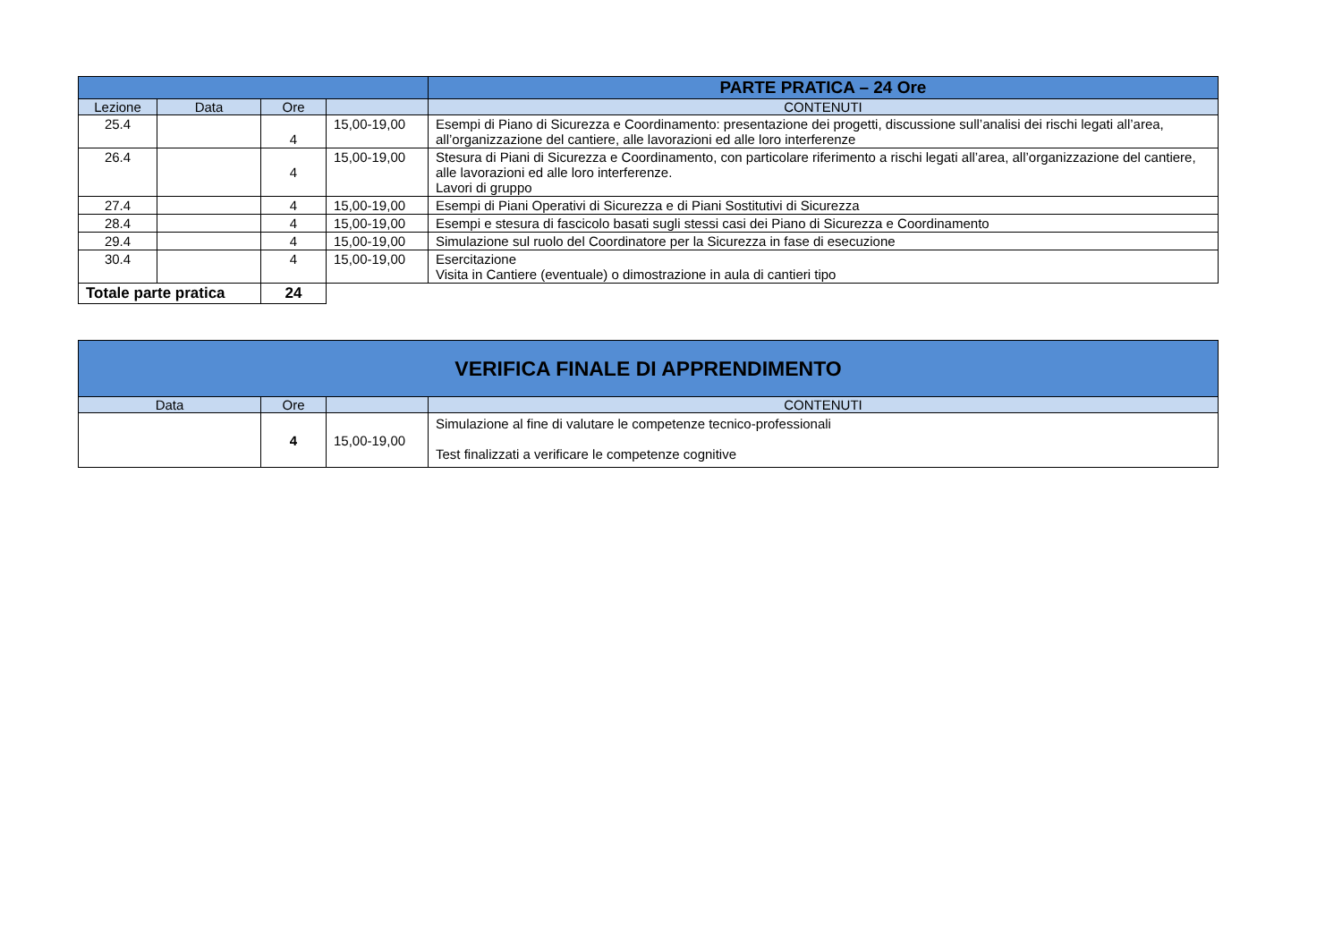| | | | | PARTE PRATICA – 24 Ore |
| Lezione | Data | Ore | | CONTENUTI |
| 25.4 | | 4 | 15,00-19,00 | Esempi di Piano di Sicurezza e Coordinamento: presentazione dei progetti, discussione sull’analisi dei rischi legati all’area, all’organizzazione del cantiere, alle lavorazioni ed alle loro interferenze |
| 26.4 | | 4 | 15,00-19,00 | Stesura di Piani di Sicurezza e Coordinamento, con particolare riferimento a rischi legati all’area, all’organizzazione del cantiere, alle lavorazioni ed alle loro interferenze. Lavori di gruppo |
| 27.4 | | 4 | 15,00-19,00 | Esempi di Piani Operativi di Sicurezza e di Piani Sostitutivi di Sicurezza |
| 28.4 | | 4 | 15,00-19,00 | Esempi e stesura di fascicolo basati sugli stessi casi dei Piano di Sicurezza e Coordinamento |
| 29.4 | | 4 | 15,00-19,00 | Simulazione sul ruolo del Coordinatore per la Sicurezza in fase di esecuzione |
| 30.4 | | 4 | 15,00-19,00 | Esercitazione Visita in Cantiere (eventuale) o dimostrazione in aula di cantieri tipo |
| Totale parte pratica | | 24 | | |
| VERIFICA FINALE DI APPRENDIMENTO | | | |
| Data | Ore | | CONTENUTI |
| | 4 | 15,00-19,00 | Simulazione al fine di valutare le competenze tecnico-professionali Test finalizzati a verificare le competenze cognitive |